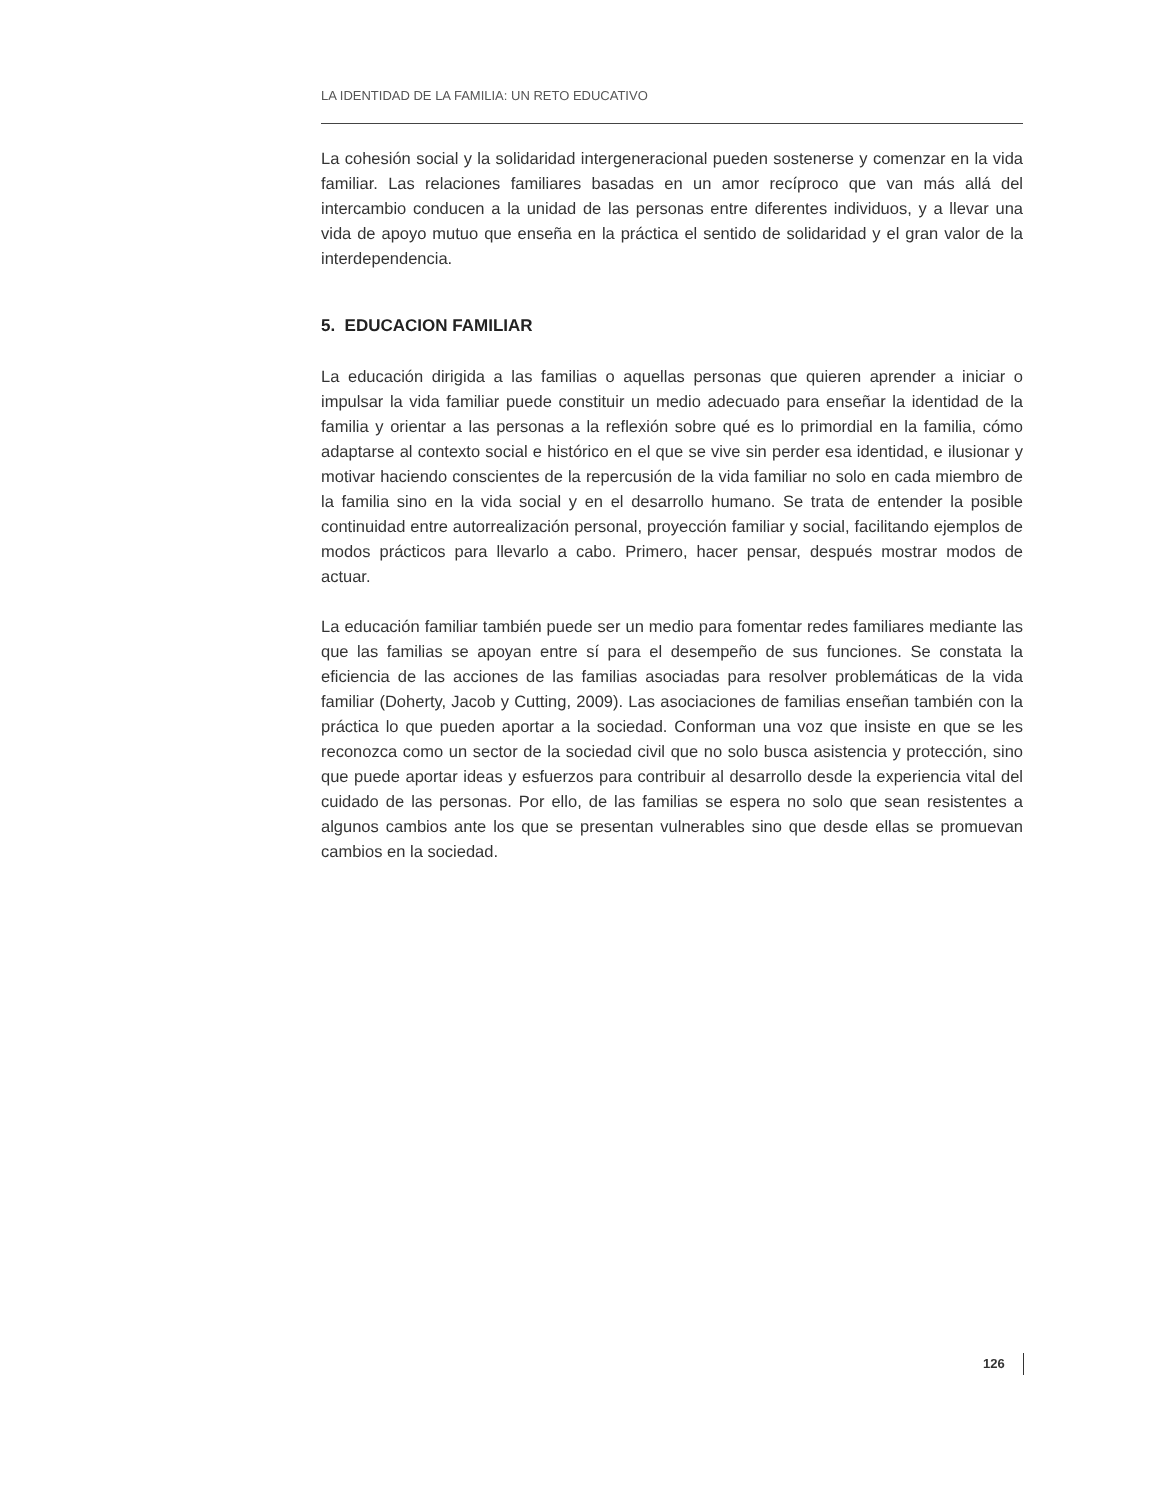LA IDENTIDAD DE LA FAMILIA: UN RETO EDUCATIVO
La cohesión social y la solidaridad intergeneracional pueden sostenerse y comenzar en la vida familiar. Las relaciones familiares basadas en un amor recíproco que van más allá del intercambio conducen a la unidad de las personas entre diferentes individuos, y a llevar una vida de apoyo mutuo que enseña en la práctica el sentido de solidaridad y el gran valor de la interdependencia.
5. EDUCACION FAMILIAR
La educación dirigida a las familias o aquellas personas que quieren aprender a iniciar o impulsar la vida familiar puede constituir un medio adecuado para enseñar la identidad de la familia y orientar a las personas a la reflexión sobre qué es lo primordial en la familia, cómo adaptarse al contexto social e histórico en el que se vive sin perder esa identidad, e ilusionar y motivar haciendo conscientes de la repercusión de la vida familiar no solo en cada miembro de la familia sino en la vida social y en el desarrollo humano. Se trata de entender la posible continuidad entre autorrealización personal, proyección familiar y social, facilitando ejemplos de modos prácticos para llevarlo a cabo. Primero, hacer pensar, después mostrar modos de actuar.
La educación familiar también puede ser un medio para fomentar redes familiares mediante las que las familias se apoyan entre sí para el desempeño de sus funciones. Se constata la eficiencia de las acciones de las familias asociadas para resolver problemáticas de la vida familiar (Doherty, Jacob y Cutting, 2009). Las asociaciones de familias enseñan también con la práctica lo que pueden aportar a la sociedad. Conforman una voz que insiste en que se les reconozca como un sector de la sociedad civil que no solo busca asistencia y protección, sino que puede aportar ideas y esfuerzos para contribuir al desarrollo desde la experiencia vital del cuidado de las personas. Por ello, de las familias se espera no solo que sean resistentes a algunos cambios ante los que se presentan vulnerables sino que desde ellas se promuevan cambios en la sociedad.
126